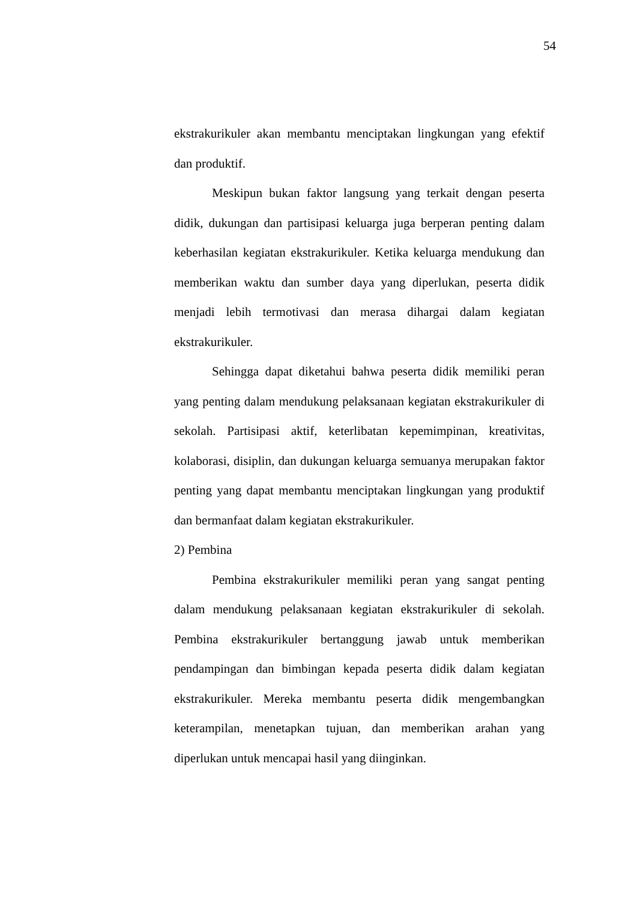54
ekstrakurikuler akan membantu menciptakan lingkungan yang efektif dan produktif.
Meskipun bukan faktor langsung yang terkait dengan peserta didik, dukungan dan partisipasi keluarga juga berperan penting dalam keberhasilan kegiatan ekstrakurikuler. Ketika keluarga mendukung dan memberikan waktu dan sumber daya yang diperlukan, peserta didik menjadi lebih termotivasi dan merasa dihargai dalam kegiatan ekstrakurikuler.
Sehingga dapat diketahui bahwa peserta didik memiliki peran yang penting dalam mendukung pelaksanaan kegiatan ekstrakurikuler di sekolah. Partisipasi aktif, keterlibatan kepemimpinan, kreativitas, kolaborasi, disiplin, dan dukungan keluarga semuanya merupakan faktor penting yang dapat membantu menciptakan lingkungan yang produktif dan bermanfaat dalam kegiatan ekstrakurikuler.
2) Pembina
Pembina ekstrakurikuler memiliki peran yang sangat penting dalam mendukung pelaksanaan kegiatan ekstrakurikuler di sekolah. Pembina ekstrakurikuler bertanggung jawab untuk memberikan pendampingan dan bimbingan kepada peserta didik dalam kegiatan ekstrakurikuler. Mereka membantu peserta didik mengembangkan keterampilan, menetapkan tujuan, dan memberikan arahan yang diperlukan untuk mencapai hasil yang diinginkan.